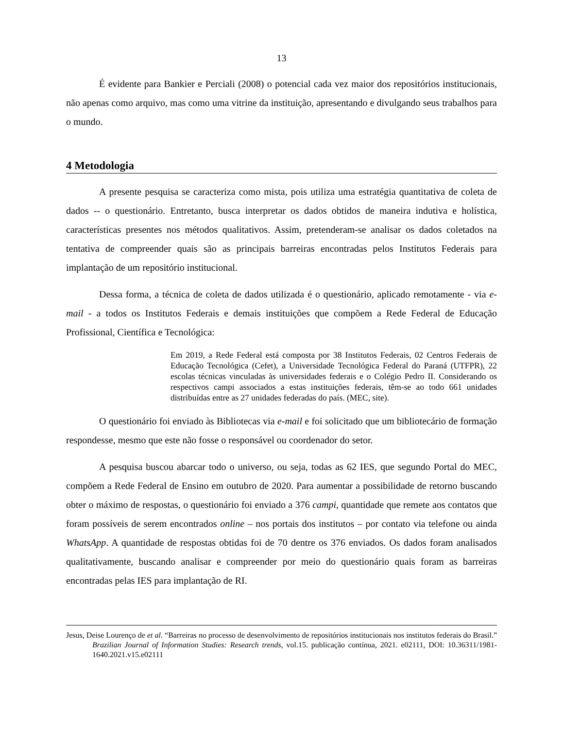13
É evidente para Bankier e Perciali (2008) o potencial cada vez maior dos repositórios institucionais, não apenas como arquivo, mas como uma vitrine da instituição, apresentando e divulgando seus trabalhos para o mundo.
4 Metodologia
A presente pesquisa se caracteriza como mista, pois utiliza uma estratégia quantitativa de coleta de dados -- o questionário. Entretanto, busca interpretar os dados obtidos de maneira indutiva e holística, características presentes nos métodos qualitativos. Assim, pretenderam-se analisar os dados coletados na tentativa de compreender quais são as principais barreiras encontradas pelos Institutos Federais para implantação de um repositório institucional.
Dessa forma, a técnica de coleta de dados utilizada é o questionário, aplicado remotamente - via e-mail - a todos os Institutos Federais e demais instituições que compõem a Rede Federal de Educação Profissional, Científica e Tecnológica:
Em 2019, a Rede Federal está composta por 38 Institutos Federais, 02 Centros Federais de Educação Tecnológica (Cefet), a Universidade Tecnológica Federal do Paraná (UTFPR), 22 escolas técnicas vinculadas às universidades federais e o Colégio Pedro II. Considerando os respectivos campi associados a estas instituições federais, têm-se ao todo 661 unidades distribuídas entre as 27 unidades federadas do país. (MEC, site).
O questionário foi enviado às Bibliotecas via e-mail e foi solicitado que um bibliotecário de formação respondesse, mesmo que este não fosse o responsável ou coordenador do setor.
A pesquisa buscou abarcar todo o universo, ou seja, todas as 62 IES, que segundo Portal do MEC, compõem a Rede Federal de Ensino em outubro de 2020. Para aumentar a possibilidade de retorno buscando obter o máximo de respostas, o questionário foi enviado a 376 campi, quantidade que remete aos contatos que foram possíveis de serem encontrados online – nos portais dos institutos – por contato via telefone ou ainda WhatsApp. A quantidade de respostas obtidas foi de 70 dentre os 376 enviados. Os dados foram analisados qualitativamente, buscando analisar e compreender por meio do questionário quais foram as barreiras encontradas pelas IES para implantação de RI.
Jesus, Deise Lourenço de et al. “Barreiras no processo de desenvolvimento de repositórios institucionais nos institutos federais do Brasil.” Brazilian Journal of Information Studies: Research trends, vol.15. publicação contínua, 2021. e02111, DOI: 10.36311/1981-1640.2021.v15.e02111